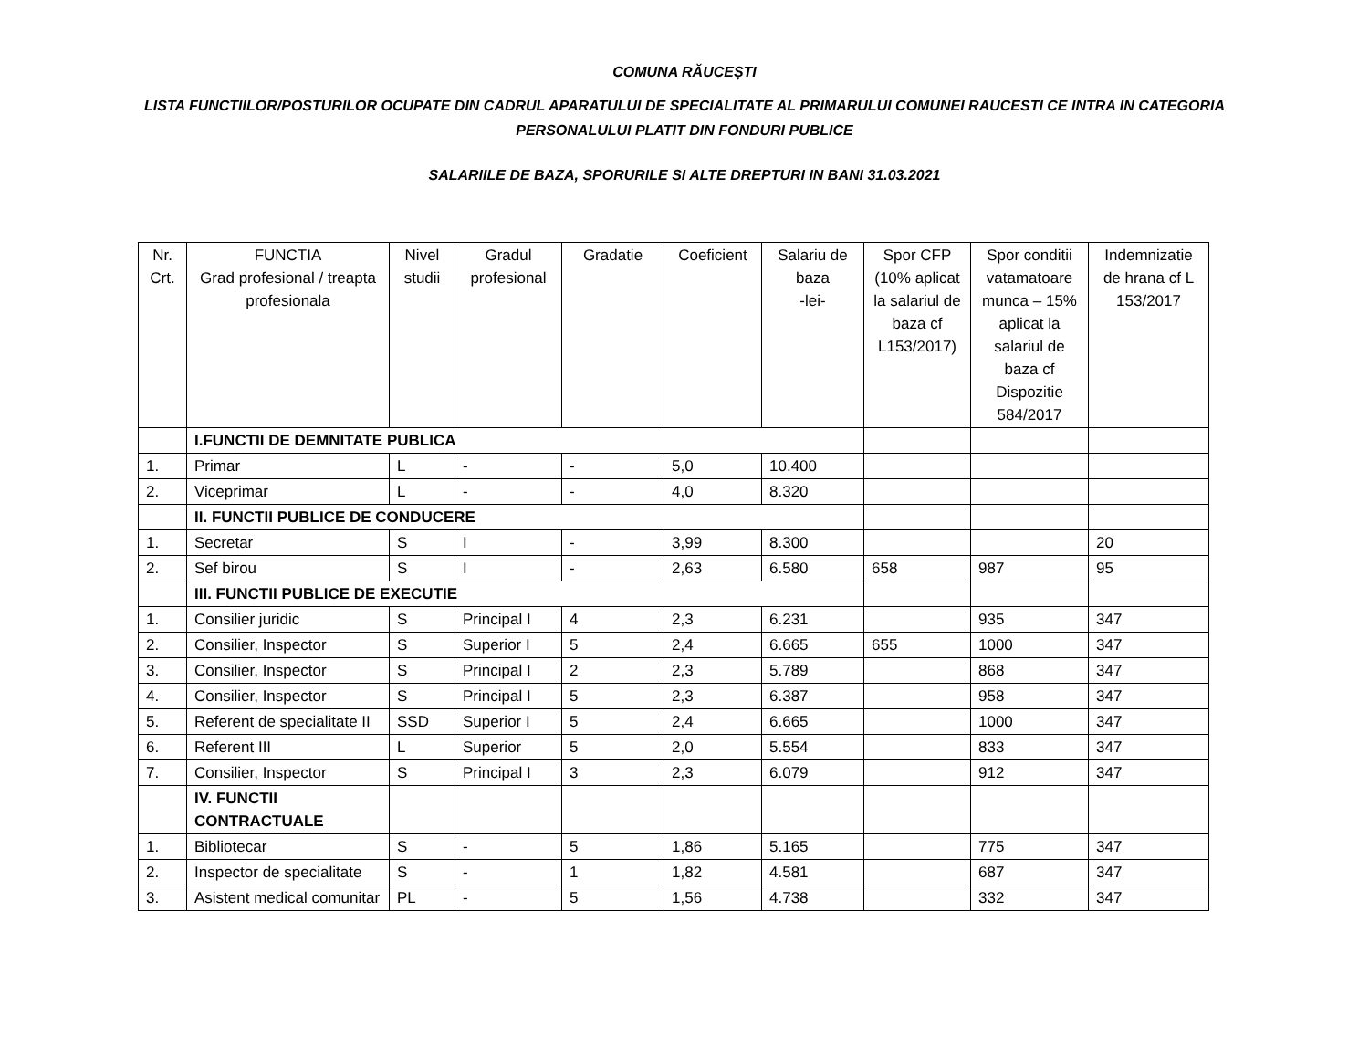COMUNA RĂUCEȘTI
LISTA FUNCTIILOR/POSTURILOR OCUPATE DIN CADRUL APARATULUI DE SPECIALITATE AL PRIMARULUI COMUNEI RAUCESTI CE INTRA IN CATEGORIA PERSONALULUI PLATIT DIN FONDURI PUBLICE
SALARIILE DE BAZA, SPORURILE SI ALTE DREPTURI IN BANI 31.03.2021
| Nr. Crt. | FUNCTIA Grad profesional / treapta profesionala | Nivel studii | Gradul profesional | Gradatie | Coeficient | Salariu de baza -lei- | Spor CFP (10% aplicat la salariul de baza cf L153/2017) | Spor conditii vatamatoare munca – 15% aplicat la salariul de baza cf Dispozitie 584/2017 | Indemnizatie de hrana cf L 153/2017 |
| --- | --- | --- | --- | --- | --- | --- | --- | --- | --- |
| | I.FUNCTII DE DEMNITATE PUBLICA | | | | | | | | |
| 1. | Primar | L | - | - | 5,0 | 10.400 | | | |
| 2. | Viceprimar | L | - | - | 4,0 | 8.320 | | | |
| | II. FUNCTII PUBLICE DE CONDUCERE | | | | | | | | |
| 1. | Secretar | S | I | - | 3,99 | 8.300 | | | 20 |
| 2. | Sef birou | S | I | - | 2,63 | 6.580 | 658 | 987 | 95 |
| | III. FUNCTII PUBLICE DE EXECUTIE | | | | | | | | |
| 1. | Consilier juridic | S | Principal I | 4 | 2,3 | 6.231 | | 935 | 347 |
| 2. | Consilier, Inspector | S | Superior I | 5 | 2,4 | 6.665 | 655 | 1000 | 347 |
| 3. | Consilier, Inspector | S | Principal I | 2 | 2,3 | 5.789 | | 868 | 347 |
| 4. | Consilier, Inspector | S | Principal I | 5 | 2,3 | 6.387 | | 958 | 347 |
| 5. | Referent de specialitate II | SSD | Superior I | 5 | 2,4 | 6.665 | | 1000 | 347 |
| 6. | Referent III | L | Superior | 5 | 2,0 | 5.554 | | 833 | 347 |
| 7. | Consilier, Inspector | S | Principal I | 3 | 2,3 | 6.079 | | 912 | 347 |
| | IV. FUNCTII CONTRACTUALE | | | | | | | | |
| 1. | Bibliotecar | S | - | 5 | 1,86 | 5.165 | | 775 | 347 |
| 2. | Inspector de specialitate | S | - | 1 | 1,82 | 4.581 | | 687 | 347 |
| 3. | Asistent medical comunitar | PL | - | 5 | 1,56 | 4.738 | | 332 | 347 |